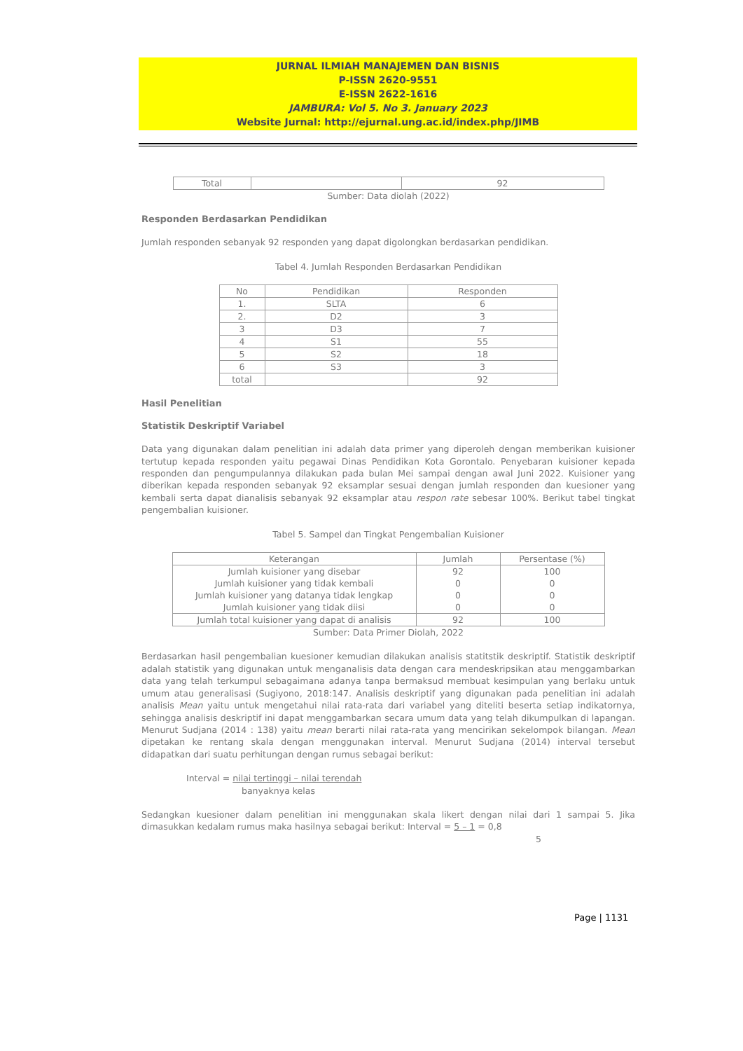JURNAL ILMIAH MANAJEMEN DAN BISNIS
P-ISSN 2620-9551
E-ISSN 2622-1616
JAMBURA: Vol 5. No 3. January 2023
Website Jurnal: http://ejurnal.ung.ac.id/index.php/JIMB
| Total | | 92 |
Sumber: Data diolah (2022)
Responden Berdasarkan Pendidikan
Jumlah responden sebanyak 92 responden yang dapat digolongkan berdasarkan pendidikan.
Tabel 4. Jumlah Responden Berdasarkan Pendidikan
| No | Pendidikan | Responden |
| --- | --- | --- |
| 1. | SLTA | 6 |
| 2. | D2 | 3 |
| 3 | D3 | 7 |
| 4 | S1 | 55 |
| 5 | S2 | 18 |
| 6 | S3 | 3 |
| total | | 92 |
Hasil Penelitian
Statistik Deskriptif Variabel
Data yang digunakan dalam penelitian ini adalah data primer yang diperoleh dengan memberikan kuisioner tertutup kepada responden yaitu pegawai Dinas Pendidikan Kota Gorontalo. Penyebaran kuisioner kepada responden dan pengumpulannya dilakukan pada bulan Mei sampai dengan awal Juni 2022. Kuisioner yang diberikan kepada responden sebanyak 92 eksamplar sesuai dengan jumlah responden dan kuesioner yang kembali serta dapat dianalisis sebanyak 92 eksamplar atau respon rate sebesar 100%. Berikut tabel tingkat pengembalian kuisioner.
Tabel 5. Sampel dan Tingkat Pengembalian Kuisioner
| Keterangan | Jumlah | Persentase (%) |
| --- | --- | --- |
| Jumlah kuisioner yang disebar Jumlah kuisioner yang tidak kembali Jumlah kuisioner yang datanya tidak lengkap Jumlah kuisioner yang tidak diisi | 92 0 0 0 | 100 0 0 0 |
| Jumlah total kuisioner yang dapat di analisis | 92 | 100 |
Sumber: Data Primer Diolah, 2022
Berdasarkan hasil pengembalian kuesioner kemudian dilakukan analisis statitstik deskriptif. Statistik deskriptif adalah statistik yang digunakan untuk menganalisis data dengan cara mendeskripsikan atau menggambarkan data yang telah terkumpul sebagaimana adanya tanpa bermaksud membuat kesimpulan yang berlaku untuk umum atau generalisasi (Sugiyono, 2018:147. Analisis deskriptif yang digunakan pada penelitian ini adalah analisis Mean yaitu untuk mengetahui nilai rata-rata dari variabel yang diteliti beserta setiap indikatornya, sehingga analisis deskriptif ini dapat menggambarkan secara umum data yang telah dikumpulkan di lapangan. Menurut Sudjana (2014 : 138) yaitu mean berarti nilai rata-rata yang mencirikan sekelompok bilangan. Mean dipetakan ke rentang skala dengan menggunakan interval. Menurut Sudjana (2014) interval tersebut didapatkan dari suatu perhitungan dengan rumus sebagai berikut:
Interval = nilai tertinggi – nilai terendah
banyaknya kelas
Sedangkan kuesioner dalam penelitian ini menggunakan skala likert dengan nilai dari 1 sampai 5. Jika dimasukkan kedalam rumus maka hasilnya sebagai berikut: Interval = 5 – 1 = 0,8
5
Page | 1131